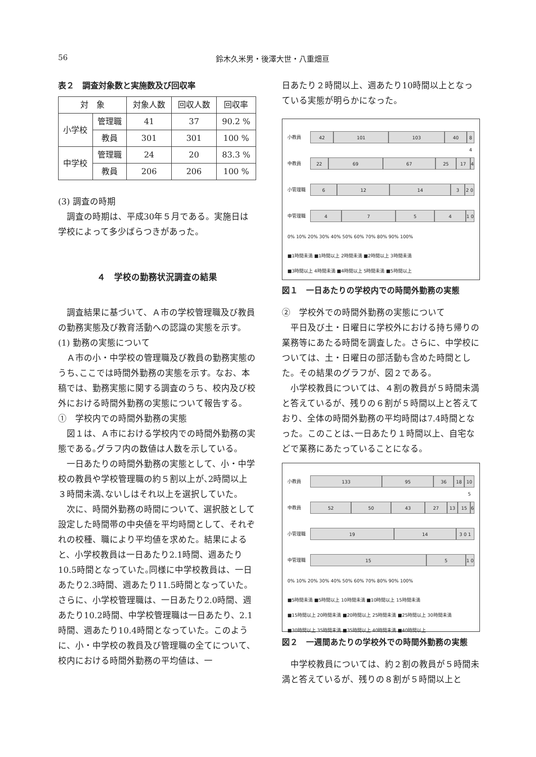56 鈴木久米男・後澤大世・八重畑亘
表２　調査対象数と実施数及び回収率
| 対 象 | | 対象人数 | 回収人数 | 回収率 |
| --- | --- | --- | --- | --- |
| 小学校 | 管理職 | 41 | 37 | 90.2 % |
| | 教員 | 301 | 301 | 100 % |
| 中学校 | 管理職 | 24 | 20 | 83.3 % |
| | 教員 | 206 | 206 | 100 % |
(3) 調査の時期
調査の時期は、平成30年５月である。実施日は学校によって多少ばらつきがあった。
４　学校の勤務状況調査の結果
調査結果に基づいて、Ａ市の学校管理職及び教員の勤務実態及び教育活動への認識の実態を示す。
(1) 勤務の実態について
Ａ市の小・中学校の管理職及び教員の勤務実態のうち､ここでは時間外勤務の実態を示す。なお、本稿では、勤務実態に関する調査のうち、校内及び校外における時間外勤務の実態について報告する。
①　学校内での時間外勤務の実態
図１は、Ａ市における学校内での時間外勤務の実態である｡グラフ内の数値は人数を示している。
一日あたりの時間外勤務の実態として、小・中学校の教員や学校管理職の約５割以上が､2時間以上３時間未満､ないしはそれ以上を選択していた。
次に、時間外勤務の時間について、選択肢として設定した時間帯の中央値を平均時間として、それぞれの校種、職により平均値を求めた。結果によると、小学校教員は一日あたり2.1時間、週あたり10.5時間となっていた｡同様に中学校教員は、一日あたり2.3時間、週あたり11.5時間となっていた。さらに、小学校管理職は、一日あたり2.0時間、週あたり10.2時間、中学校管理職は一日あたり、2.1時間、週あたり10.4時間となっていた。このように、小・中学校の教員及び管理職の全てについて、校内における時間外勤務の平均値は、一
日あたり２時間以上、週あたり10時間以上となっている実態が明らかになった。
小教員
42 101 103 40 8 4
中教員
22 69 67 25 17 4
小管理職
6 12 14 3 2 0
中管理職
4754 1 0
0% 10% 20% 30% 40% 50% 60% 70% 80% 90% 100%
■1時間未満 ■1時間以上 2時間未満 ■2時間以上 3時間未満
■3時間以上 4時間未満 ■4時間以上 5時間未満 ■5時間以上
図１　一日あたりの学校内での時間外勤務の実態
②　学校外での時間外勤務の実態について
平日及び土・日曜日に学校外における持ち帰りの業務等にあたる時間を調査した。さらに、中学校については、土・日曜日の部活動も含めた時間とした。その結果のグラフが、図２である。
小学校教員については、４割の教員が５時間未満と答えているが、残りの６割が５時間以上と答えており、全体の時間外勤務の平均時間は7.4時間となった。このことは､一日あたり１時間以上、自宅などで業務にあたっていることになる。
小教員
133 95 36 18 10 5
中教員
52 50 43 27 13 15 6
小管理職
19 14 3 0 1
中管理職
15 5 1 0
0% 10% 20% 30% 40% 50% 60% 70% 80% 90% 100%
■5時間未満 ■5時間以上 10時間未満 ■10時間以上 15時間未満
■15時間以上 20時間未満 ■20時間以上 25時間未満 ■25時間以上 30時間未満
■30時間以上 35時間未満 ■35時間以上 40時間未満 ■40時間以上
図２　一週間あたりの学校外での時間外勤務の実態
中学校教員については、約２割の教員が５時間未満と答えているが、残りの８割が５時間以上と